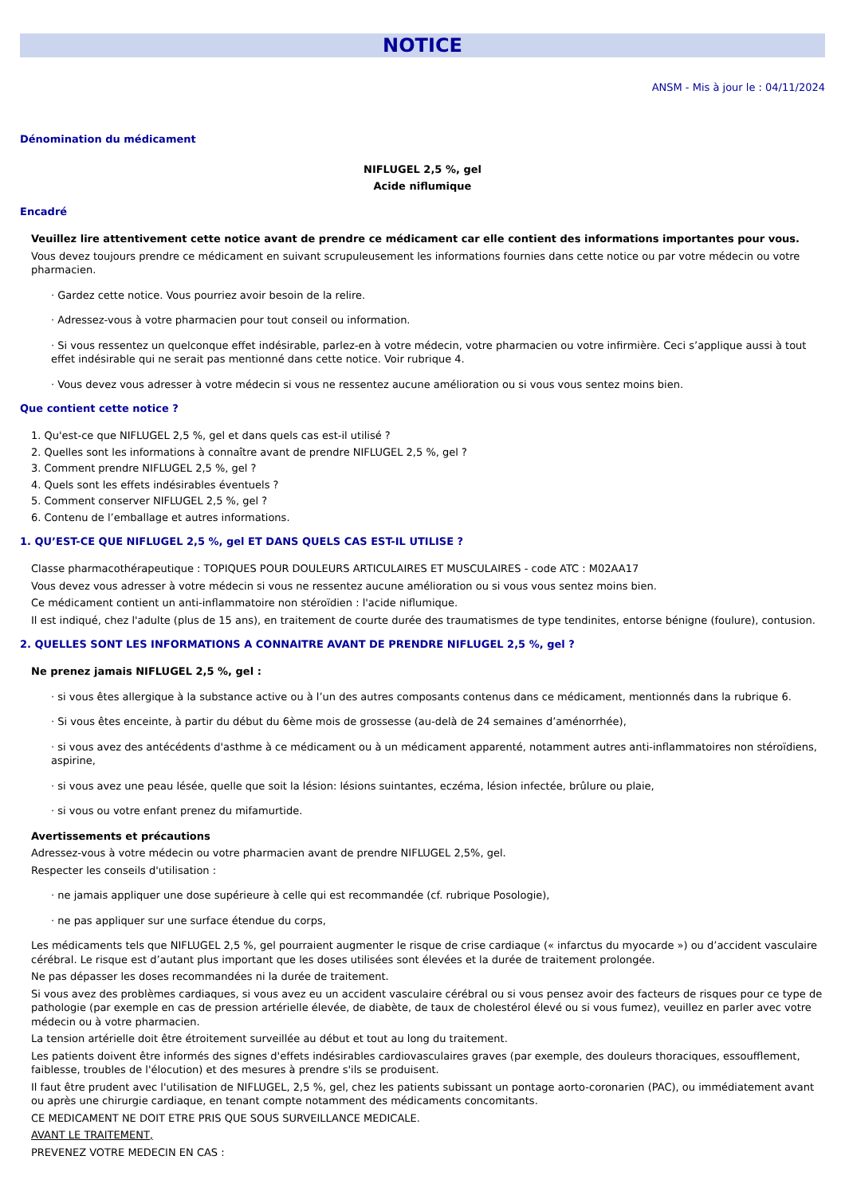NOTICE
ANSM - Mis à jour le : 04/11/2024
Dénomination du médicament
NIFLUGEL 2,5 %, gel
Acide niflumique
Encadré
Veuillez lire attentivement cette notice avant de prendre ce médicament car elle contient des informations importantes pour vous.
Vous devez toujours prendre ce médicament en suivant scrupuleusement les informations fournies dans cette notice ou par votre médecin ou votre pharmacien.
· Gardez cette notice. Vous pourriez avoir besoin de la relire.
· Adressez-vous à votre pharmacien pour tout conseil ou information.
· Si vous ressentez un quelconque effet indésirable, parlez-en à votre médecin, votre pharmacien ou votre infirmière. Ceci s’applique aussi à tout effet indésirable qui ne serait pas mentionné dans cette notice. Voir rubrique 4.
· Vous devez vous adresser à votre médecin si vous ne ressentez aucune amélioration ou si vous vous sentez moins bien.
Que contient cette notice ?
1. Qu'est-ce que NIFLUGEL 2,5 %, gel et dans quels cas est-il utilisé ?
2. Quelles sont les informations à connaître avant de prendre NIFLUGEL 2,5 %, gel ?
3. Comment prendre NIFLUGEL 2,5 %, gel ?
4. Quels sont les effets indésirables éventuels ?
5. Comment conserver NIFLUGEL 2,5 %, gel ?
6. Contenu de l’emballage et autres informations.
1. QU’EST-CE QUE NIFLUGEL 2,5 %, gel ET DANS QUELS CAS EST-IL UTILISE ?
Classe pharmacothérapeutique : TOPIQUES POUR DOULEURS ARTICULAIRES ET MUSCULAIRES - code ATC : M02AA17
Vous devez vous adresser à votre médecin si vous ne ressentez aucune amélioration ou si vous vous sentez moins bien.
Ce médicament contient un anti-inflammatoire non stéroïdien : l'acide niflumique.
Il est indiqué, chez l'adulte (plus de 15 ans), en traitement de courte durée des traumatismes de type tendinites, entorse bénigne (foulure), contusion.
2. QUELLES SONT LES INFORMATIONS A CONNAITRE AVANT DE PRENDRE NIFLUGEL 2,5 %, gel ?
Ne prenez jamais NIFLUGEL 2,5 %, gel :
· si vous êtes allergique à la substance active ou à l’un des autres composants contenus dans ce médicament, mentionnés dans la rubrique 6.
· Si vous êtes enceinte, à partir du début du 6ème mois de grossesse (au-delà de 24 semaines d’aménorrhée),
· si vous avez des antécédents d'asthme à ce médicament ou à un médicament apparenté, notamment autres anti-inflammatoires non stéroïdiens, aspirine,
· si vous avez une peau lésée, quelle que soit la lésion: lésions suintantes, eczéma, lésion infectée, brûlure ou plaie,
· si vous ou votre enfant prenez du mifamurtide.
Avertissements et précautions
Adressez-vous à votre médecin ou votre pharmacien avant de prendre NIFLUGEL 2,5%, gel.
Respecter les conseils d'utilisation :
· ne jamais appliquer une dose supérieure à celle qui est recommandée (cf. rubrique Posologie),
· ne pas appliquer sur une surface étendue du corps,
Les médicaments tels que NIFLUGEL 2,5 %, gel pourraient augmenter le risque de crise cardiaque (« infarctus du myocarde ») ou d’accident vasculaire cérébral. Le risque est d’autant plus important que les doses utilisées sont élevées et la durée de traitement prolongée.
Ne pas dépasser les doses recommandées ni la durée de traitement.
Si vous avez des problèmes cardiaques, si vous avez eu un accident vasculaire cérébral ou si vous pensez avoir des facteurs de risques pour ce type de pathologie (par exemple en cas de pression artérielle élevée, de diabète, de taux de cholestérol élevé ou si vous fumez), veuillez en parler avec votre médecin ou à votre pharmacien.
La tension artérielle doit être étroitement surveillée au début et tout au long du traitement.
Les patients doivent être informés des signes d'effets indésirables cardiovasculaires graves (par exemple, des douleurs thoraciques, essoufflement, faiblesse, troubles de l'élocution) et des mesures à prendre s'ils se produisent.
Il faut être prudent avec l'utilisation de NIFLUGEL, 2,5 %, gel, chez les patients subissant un pontage aorto-coronarien (PAC), ou immédiatement avant ou après une chirurgie cardiaque, en tenant compte notamment des médicaments concomitants.
CE MEDICAMENT NE DOIT ETRE PRIS QUE SOUS SURVEILLANCE MEDICALE.
AVANT LE TRAITEMENT,
PREVENEZ VOTRE MEDECIN EN CAS :